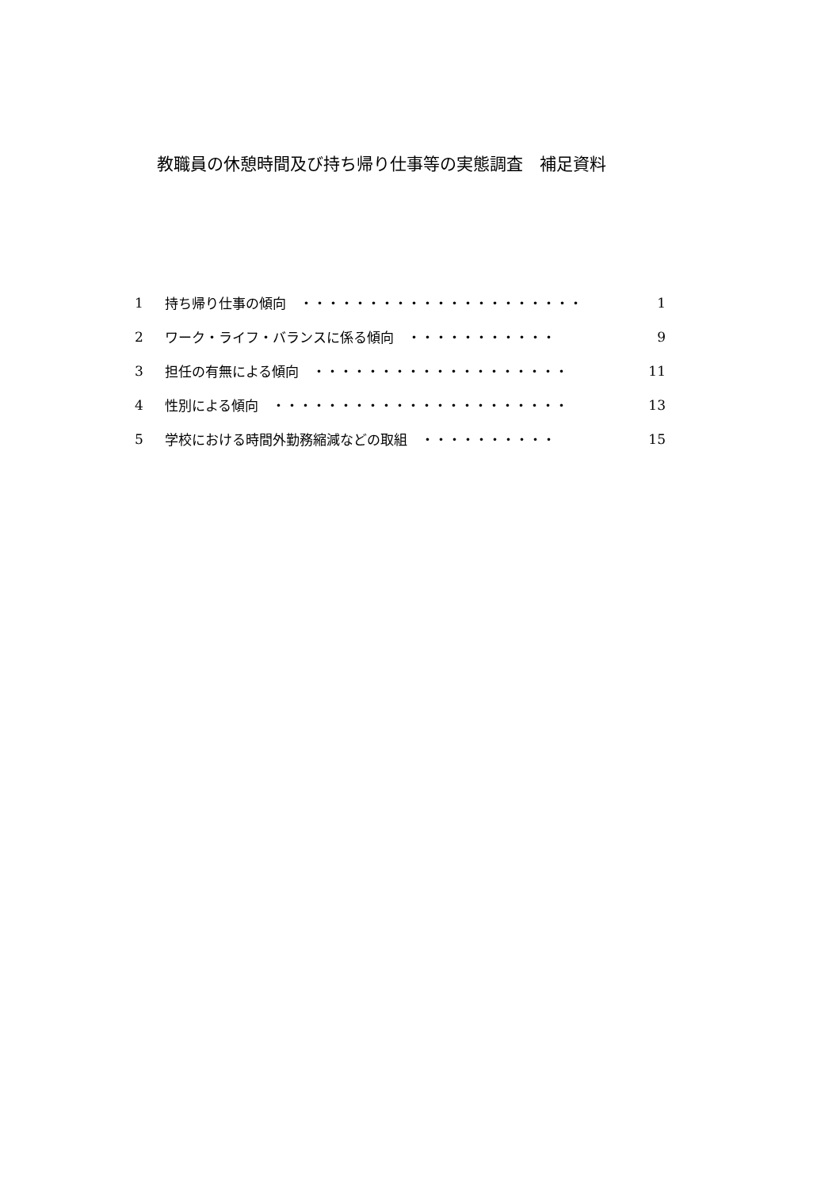教職員の休憩時間及び持ち帰り仕事等の実態調査　補足資料
1 持ち帰り仕事の傾向　・・・・・・・・・・・・・・・・・・・・・ 1
2 ワーク・ライフ・バランスに係る傾向　・・・・・・・・・・・ 9
3 担任の有無による傾向　・・・・・・・・・・・・・・・・・・・ 11
4 性別による傾向　・・・・・・・・・・・・・・・・・・・・・・ 13
5 学校における時間外勤務縮減などの取組　・・・・・・・・・・ 15